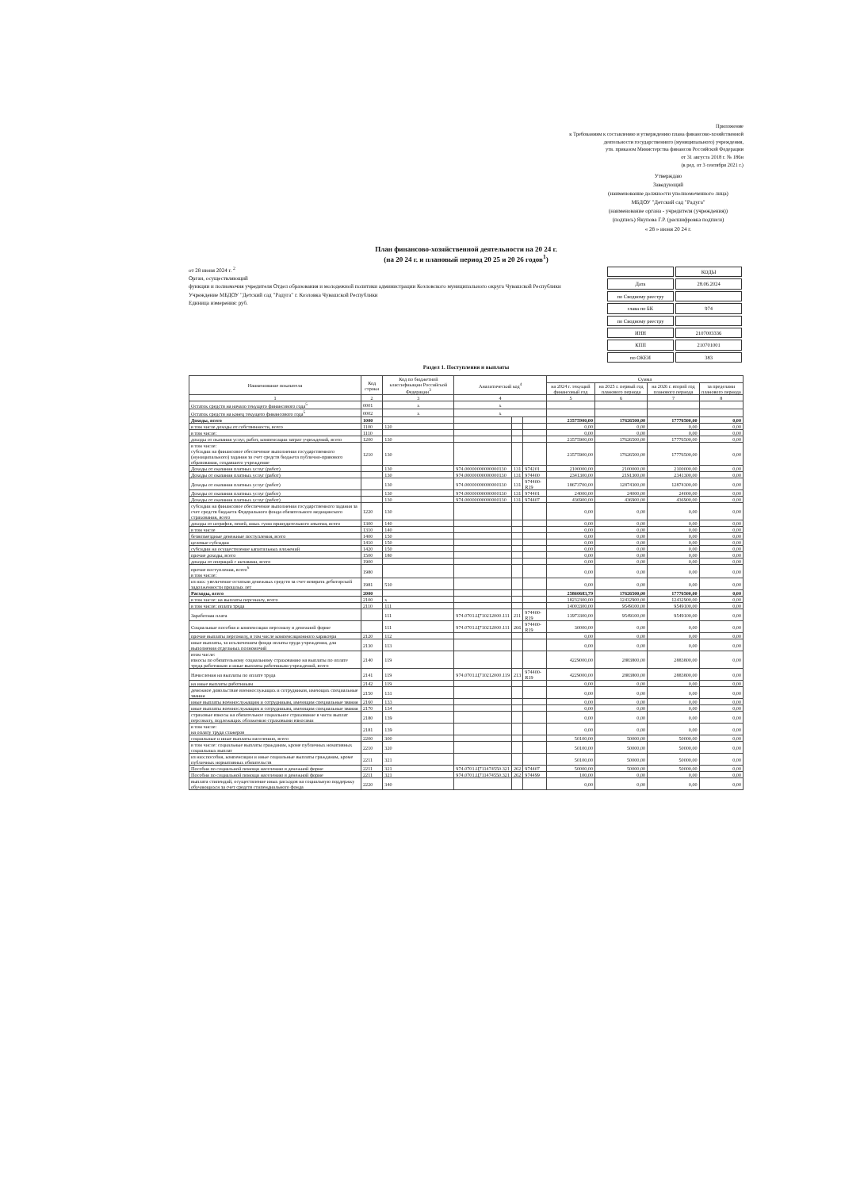Приложение
к Требованиям к составлению и утверждению плана финансово-хозяйственной
деятельности государственного (муниципального) учреждения,
утв. приказом Министерства финансов Российской Федерации
от 31 августа 2018 г. № 186н
(в ред. от 3 сентября 2021 г.)
Утверждаю
Заведующий
(наименование должности уполномоченного лица)
МБДОУ "Детский сад "Радуга"
(наименование органа - учредителя (учреждения))
(подпись) Якупова Г.Р. (расшифровка подписи)
« 28 » июня 20 24 г.
План финансово-хозяйственной деятельности на 20 24 г.
(на 20 24 г. и плановый период 20 25 и 20 26 годов<sup>1</sup>)
от 28 июня 2024 г. <sup>2</sup>
Орган, осуществляющий
функции и полномочия учредителя Отдел образования и молодежной политики администрации Козловского муниципального округа Чувашской Республики
Учреждение МБДОУ "Детский сад "Радуга" г. Козловка Чувашской Республики
Единица измерения: руб.
| | КОДЫ |
| Дата | 28.06.2024 |
| по Сводному реестру | |
| глава по БК | 974 |
| по Сводному реестру | |
| ИНН | 2107003336 |
| КПП | 210701001 |
| по ОКЕИ | 383 |
Раздел 1. Поступления и выплаты
| Наименование показателя | Код строки | Код по бюджетной классификации Российской Федерации<sup>3</sup> | Аналитический код<sup>4</sup> | | | Сумма | | | |
| --- | --- | --- | --- | --- | --- | --- | --- | --- | --- |
| | | | | | | на 2024 г. текущий финансовый год | на 2025 г. первый год планового периода | на 2026 г. второй год планового периода | за пределами планового периода |
| 1 | 2 | 3 | 4 | | | 5 | 6 | 7 | 8 |
| Остаток средств на начало текущего финансового года<sup>5</sup> | 0001 | x | x | | | | | | |
| Остаток средств на конец текущего финансового года<sup>5</sup> | 0002 | x | x | | | | | | |
| Доходы, всего | 1000 | | | | | 23575900,00 | 17626500,00 | 17776500,00 | 0,00 |
| в том числе доходы от собственности, всего | 1100 | 120 | | | | 0,00 | 0,00 | 0,00 | 0,00 |
| в том числе: | 1110 | | | | | 0,00 | 0,00 | 0,00 | 0,00 |
| доходы от оказания услуг, работ, компенсации затрат учреждений, всего | 1200 | 130 | | | | 23575900,00 | 17626500,00 | 17776500,00 | 0,00 |
| в том числе: субсидии на финансовое обеспечение выполнения государственного (муниципального) задания за счет средств бюджета публично-правового образования, создавшего учреждение | 1210 | 130 | | | | 23575900,00 | 17626500,00 | 17776500,00 | 0,00 |
| Доходы от оказания платных услуг (работ) | | 130 | 974.00000000000000130 | 131 | 974201 | 2100000,00 | 2100000,00 | 2100000,00 | 0,00 |
| Доходы от оказания платных услуг (работ) | | 130 | 974.00000000000000130 | 131 | 974400 | 2341300,00 | 2191300,00 | 2341300,00 | 0,00 |
| Доходы от оказания платных услуг (работ) | | 130 | 974.00000000000000130 | 131 | 974400-R19 | 18673700,00 | 12874300,00 | 12874300,00 | 0,00 |
| Доходы от оказания платных услуг (работ) | | 130 | 974.00000000000000130 | 131 | 974401 | 24000,00 | 24000,00 | 24000,00 | 0,00 |
| Доходы от оказания платных услуг (работ) | | 130 | 974.00000000000000130 | 131 | 974407 | 436900,00 | 436900,00 | 436900,00 | 0,00 |
| субсидии на финансовое обеспечение выполнения государственного задания за счет средств бюджета Федерального фонда обязательного медицинского страхования, всего | 1220 | 130 | | | | 0,00 | 0,00 | 0,00 | 0,00 |
| доходы от штрафов, пеней, иных сумм принудительного изъятия, всего | 1300 | 140 | | | | 0,00 | 0,00 | 0,00 | 0,00 |
| в том числе | 1310 | 140 | | | | 0,00 | 0,00 | 0,00 | 0,00 |
| безвозмездные денежные поступления, всего | 1400 | 150 | | | | 0,00 | 0,00 | 0,00 | 0,00 |
| целевые субсидии | 1410 | 150 | | | | 0,00 | 0,00 | 0,00 | 0,00 |
| субсидии на осуществление капитальных вложений | 1420 | 150 | | | | 0,00 | 0,00 | 0,00 | 0,00 |
| прочие доходы, всего | 1500 | 180 | | | | 0,00 | 0,00 | 0,00 | 0,00 |
| доходы от операций с активами, всего | 1900 | | | | | 0,00 | 0,00 | 0,00 | 0,00 |
| прочие поступления, всего<sup>6</sup> в том числе: | 1980 | | | | | 0,00 | 0,00 | 0,00 | 0,00 |
| из них: увеличение остатков денежных средств за счет возврата дебиторской задолженности прошлых лет | 1981 | 510 | | | | 0,00 | 0,00 | 0,00 | 0,00 |
| Расходы, всего | 2000 | | | | | 25860683,79 | 17626500,00 | 17776500,00 | 0,00 |
| в том числе: на выплаты персоналу, всего | 2100 | x | | | | 18232300,00 | 12432900,00 | 12432900,00 | 0,00 |
| в том числе: оплата труда | 2110 | 111 | | | | 14003300,00 | 9549100,00 | 9549100,00 | 0,00 |
| Заработная плата | | 111 | 974.0701.Ц710212000.111 | 211 | 974400-R19 | 13973300,00 | 9549100,00 | 9549100,00 | 0,00 |
| Социальные пособия и компенсации персоналу в денежной форме | | 111 | 974.0701.Ц710212000.111 | 266 | 974400-R19 | 30000,00 | 0,00 | 0,00 | 0,00 |
| прочие выплаты персоналу, в том числе компенсационного характера | 2120 | 112 | | | | 0,00 | 0,00 | 0,00 | 0,00 |
| иные выплаты, за исключением фонда оплаты труда учреждения, для выполнения отдельных полномочий | 2130 | 113 | | | | 0,00 | 0,00 | 0,00 | 0,00 |
| втом числе: взносы по обязательному социальному страхованию на выплаты по оплате труда работников и иные выплаты работникам учреждений, всего | 2140 | 119 | | | | 4229000,00 | 2883800,00 | 2883800,00 | 0,00 |
| Начисления на выплаты по оплате труда | 2141 | 119 | 974.0701.Ц710212000.119 | 213 | 974400-R19 | 4229000,00 | 2883800,00 | 2883800,00 | 0,00 |
| на иные выплаты работникам | 2142 | 119 | | | | 0,00 | 0,00 | 0,00 | 0,00 |
| денежное довольствие военнослужащих и сотрудников, имеющих специальные звания | 2150 | 131 | | | | 0,00 | 0,00 | 0,00 | 0,00 |
| иные выплаты военнослужащим и сотрудникам, имеющим специальные звания | 2160 | 133 | | | | 0,00 | 0,00 | 0,00 | 0,00 |
| иные выплаты военнослужащим и сотрудникам, имеющим специальные звания | 2170 | 134 | | | | 0,00 | 0,00 | 0,00 | 0,00 |
| страховые взносы на обязательное социальное страхование в части выплат персоналу, подлежащих обложению страховыми взносами | 2180 | 139 | | | | 0,00 | 0,00 | 0,00 | 0,00 |
| в том числе: на оплату труда стажеров | 2181 | 139 | | | | 0,00 | 0,00 | 0,00 | 0,00 |
| социальные и иные выплаты населению, всего | 2200 | 300 | | | | 50100,00 | 50000,00 | 50000,00 | 0,00 |
| в том числе: социальные выплаты гражданам, кроме публичных номативных социальных выплат | 2210 | 320 | | | | 50100,00 | 50000,00 | 50000,00 | 0,00 |
| из них:пособия, компенсации и иные социальные выплаты гражданам, кроме публичных нормативных обязательств | 2211 | 321 | | | | 50100,00 | 50000,00 | 50000,00 | 0,00 |
| Пособия по социальной помощи населению в денежной форме | 2211 | 321 | 974.0701.Ц711474550.321 | 262 | 974407 | 50000,00 | 50000,00 | 50000,00 | 0,00 |
| Пособия по социальной помощи населению в денежной форме | 2211 | 321 | 974.0701.Ц711474550.321 | 262 | 974499 | 100,00 | 0,00 | 0,00 | 0,00 |
| выплата стипендий, осуществление иных расходов на социальную поддержку обучающихся за счет средств стипендиального фонда | 2220 | 340 | | | | 0,00 | 0,00 | 0,00 | 0,00 |